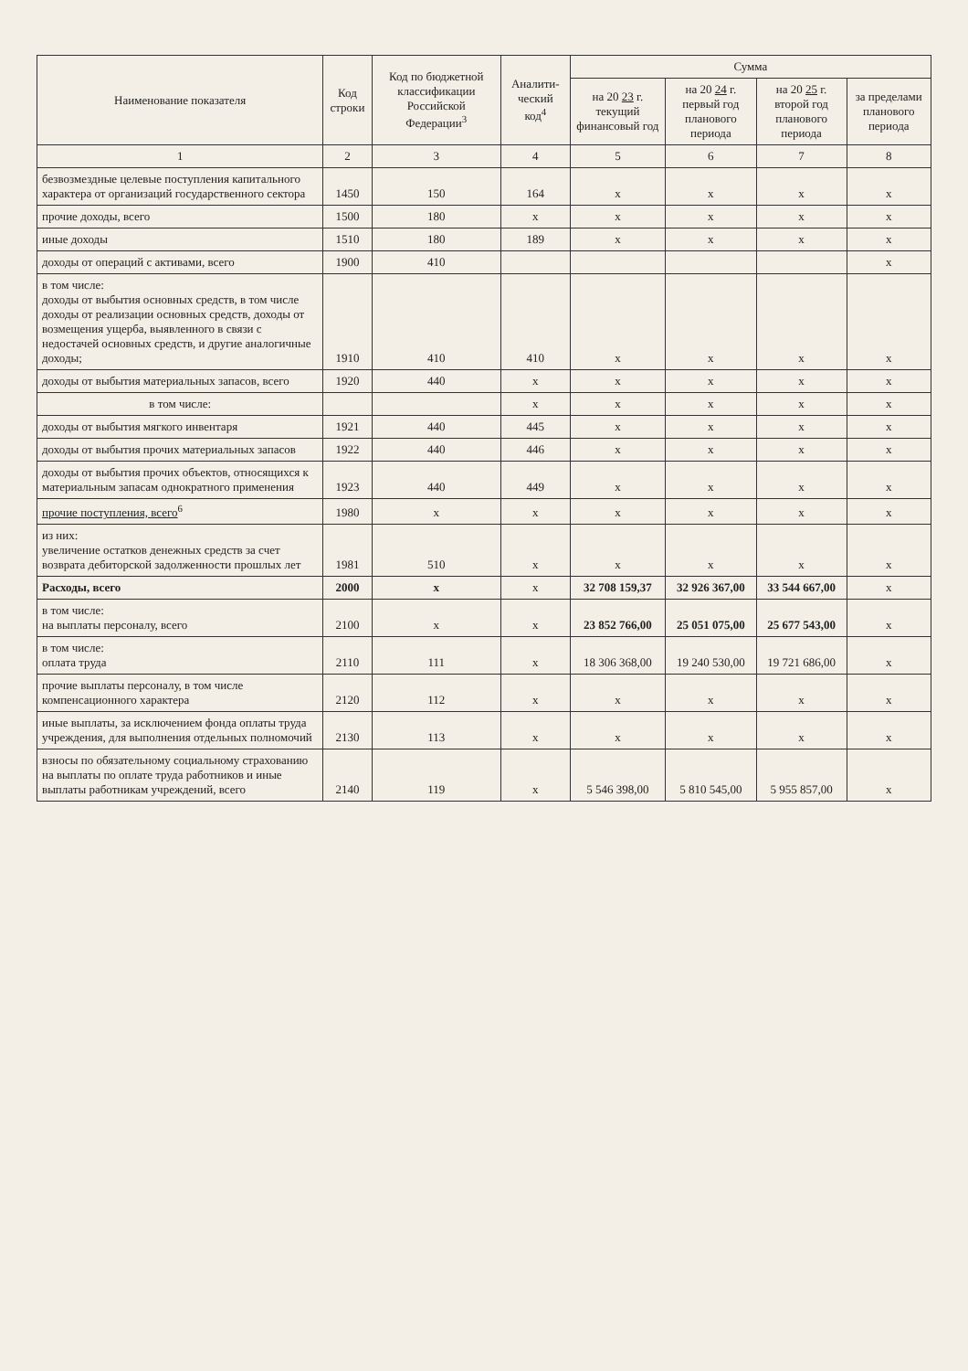| Наименование показателя | Код строки | Код по бюджетной классификации Российской Федерации<sup>3</sup> | Аналити-ческий код<sup>4</sup> | Сумма | | | |
| --- | --- | --- | --- | --- | --- | --- | --- |
| | | | | на 20 23 г. текущий финансовый год | на 20 24 г. первый год планового периода | на 20 25 г. второй год планового периода | за пределами планового периода |
| 1 | 2 | 3 | 4 | 5 | 6 | 7 | 8 |
| безвозмездные целевые поступления капитального характера от организаций государственного сектора | 1450 | 150 | 164 | x | x | x | x |
| прочие доходы, всего | 1500 | 180 | x | x | x | x | x |
| иные доходы | 1510 | 180 | 189 | x | x | x | x |
| доходы от операций с активами, всего | 1900 | 410 | | | | | x |
| в том числе: доходы от выбытия основных средств, в том числе доходы от реализации основных средств, доходы от возмещения ущерба, выявленного в связи с недостачей основных средств, и другие аналогичные доходы; | 1910 | 410 | 410 | x | x | x | x |
| доходы от выбытия материальных запасов, всего | 1920 | 440 | x | x | x | x | x |
| в том числе: | | | x | x | x | x | x |
| доходы от выбытия мягкого инвентаря | 1921 | 440 | 445 | x | x | x | x |
| доходы от выбытия прочих материальных запасов | 1922 | 440 | 446 | x | x | x | x |
| доходы от выбытия прочих объектов, относящихся к материальным запасам однократного применения | 1923 | 440 | 449 | x | x | x | x |
| прочие поступления, всего<sup>6</sup> | 1980 | x | x | x | x | x | x |
| из них: увеличение остатков денежных средств за счет возврата дебиторской задолженности прошлых лет | 1981 | 510 | x | x | x | x | x |
| Расходы, всего | 2000 | x | x | 32 708 159,37 | 32 926 367,00 | 33 544 667,00 | x |
| в том числе: на выплаты персоналу, всего | 2100 | x | x | 23 852 766,00 | 25 051 075,00 | 25 677 543,00 | x |
| в том числе: оплата труда | 2110 | 111 | x | 18 306 368,00 | 19 240 530,00 | 19 721 686,00 | x |
| прочие выплаты персоналу, в том числе компенсационного характера | 2120 | 112 | x | x | x | x | x |
| иные выплаты, за исключением фонда оплаты труда учреждения, для выполнения отдельных полномочий | 2130 | 113 | x | x | x | x | x |
| взносы по обязательному социальному страхованию на выплаты по оплате труда работников и иные выплаты работникам учреждений, всего | 2140 | 119 | x | 5 546 398,00 | 5 810 545,00 | 5 955 857,00 | x |